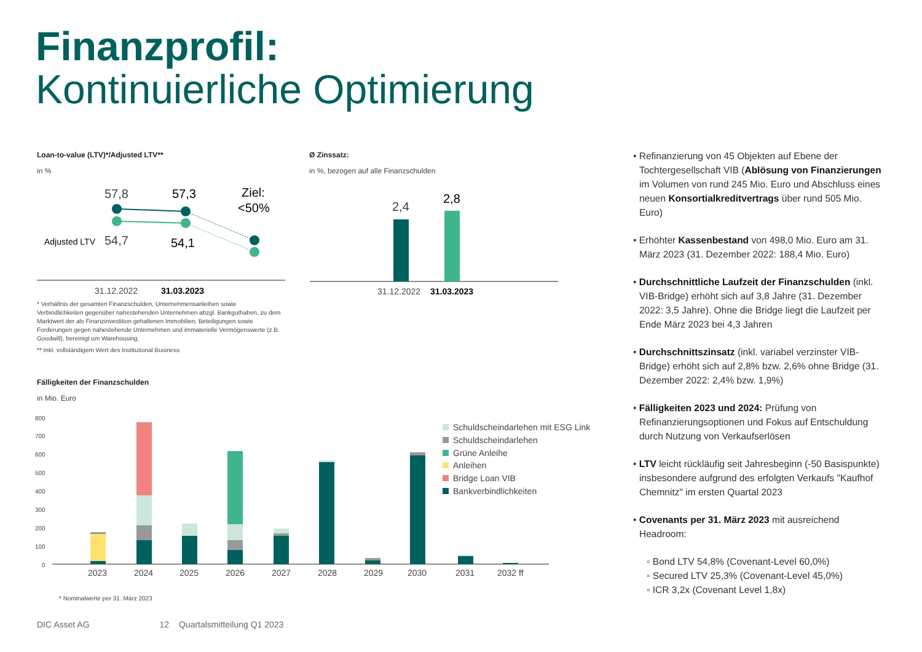Finanzprofil:
Kontinuierliche Optimierung
Loan-to-value (LTV)*/Adjusted LTV**
in %
Ø Zinssatz:
in %, bezogen auf alle Finanzschulden
57,8
57,3
Ziel:
<50%
Adjusted LTV
54,7
54,1
31.12.2022
31.03.2023
2,4
2,8
31.12.2022
31.03.2023
800
700
600
500
400
300
200
100
0
2023
2024
2025
2026
2027
2028
2029
2030
2031
2032 ff
Schuldscheindarlehen mit ESG Link
Schuldscheindarlehen
Grüne Anleihe
Anleihen
Bridge Loan VIB
Bankverbindlichkeiten
* Nominalwerte per 31. März 2023
* Verhältnis der gesamten Finanzschulden, Unternehmensanleihen sowie Verbindlichkeiten gegenüber nahestehenden Unternehmen abzgl. Bankguthaben, zu dem Marktwert der als Finanzinvestition gehaltenen Immobilien, Beteiligungen sowie Forderungen gegen nahestehende Unternehmen und immaterielle Vermögenswerte (z.B. Goodwill), bereinigt um Warehousing.
** Inkl. vollständigem Wert des Institutional Business
Fälligkeiten der Finanzschulden
in Mio. Euro
• Refinanzierung von 45 Objekten auf Ebene der Tochtergesellschaft VIB (Ablösung von Finanzierungen im Volumen von rund 245 Mio. Euro und Abschluss eines neuen Konsortialkreditvertrags über rund 505 Mio. Euro)
• Erhöhter Kassenbestand von 498,0 Mio. Euro am 31. März 2023 (31. Dezember 2022: 188,4 Mio. Euro)
• Durchschnittliche Laufzeit der Finanzschulden (inkl. VIB-Bridge) erhöht sich auf 3,8 Jahre (31. Dezember 2022: 3,5 Jahre). Ohne die Bridge liegt die Laufzeit per Ende März 2023 bei 4,3 Jahren
• Durchschnittszinsatz (inkl. variabel verzinster VIB-Bridge) erhöht sich auf 2,8% bzw. 2,6% ohne Bridge (31. Dezember 2022: 2,4% bzw. 1,9%)
• Fälligkeiten 2023 und 2024: Prüfung von Refinanzierungsoptionen und Fokus auf Entschuldung durch Nutzung von Verkaufserlösen
• LTV leicht rückläufig seit Jahresbeginn (-50 Basispunkte) insbesondere aufgrund des erfolgten Verkaufs "Kaufhof Chemnitz" im ersten Quartal 2023
• Covenants per 31. März 2023 mit ausreichend Headroom:
◦ Bond LTV 54,8% (Covenant-Level 60,0%)
◦ Secured LTV 25,3% (Covenant-Level 45,0%)
◦ ICR 3,2x (Covenant Level 1,8x)
DIC Asset AG 12 Quartalsmitteilung Q1 2023